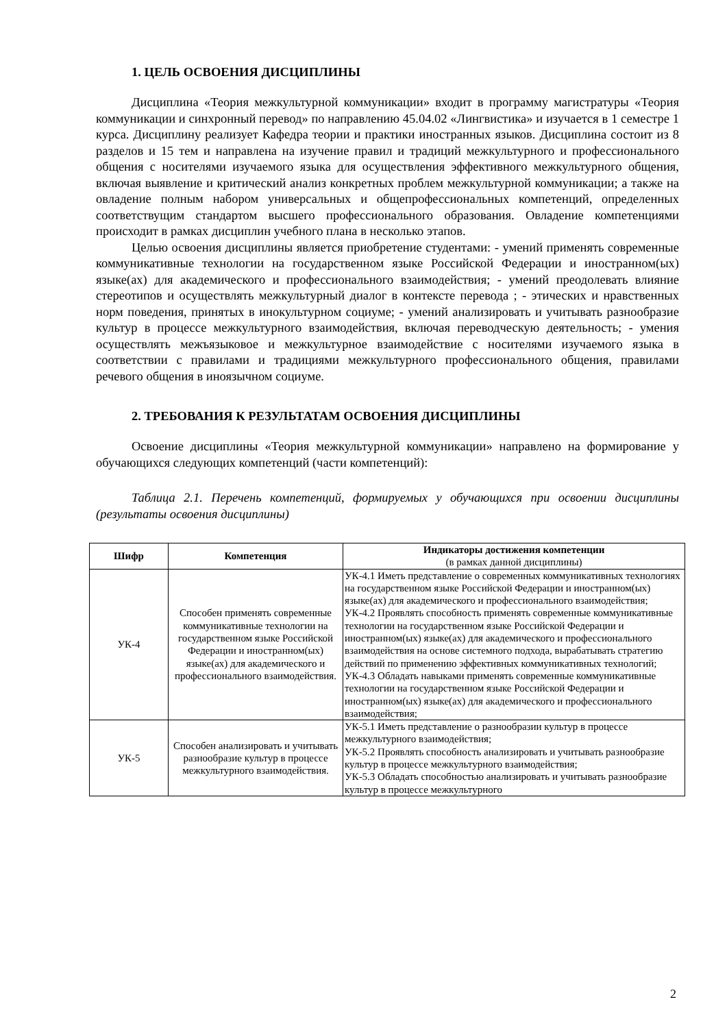1. ЦЕЛЬ ОСВОЕНИЯ ДИСЦИПЛИНЫ
Дисциплина «Теория межкультурной коммуникации» входит в программу магистратуры «Теория коммуникации и синхронный перевод» по направлению 45.04.02 «Лингвистика» и изучается в 1 семестре 1 курса. Дисциплину реализует Кафедра теории и практики иностранных языков. Дисциплина состоит из 8 разделов и 15 тем и направлена на изучение правил и традиций межкультурного и профессионального общения с носителями изучаемого языка для осуществления эффективного межкультурного общения, включая выявление и критический анализ конкретных проблем межкультурной коммуникации; а также на овладение полным набором универсальных и общепрофессиональных компетенций, определенных соответствущим стандартом высшего профессионального образования. Овладение компетенциями происходит в рамках дисциплин учебного плана в несколько этапов.
Целью освоения дисциплины является приобретение студентами: - умений применять современные коммуникативные технологии на государственном языке Российской Федерации и иностранном(ых) языке(ах) для академического и профессионального взаимодействия; - умений преодолевать влияние стереотипов и осуществлять межкультурный диалог в контексте перевода ; - этических и нравственных норм поведения, принятых в инокультурном социуме; - умений анализировать и учитывать разнообразие культур в процессе межкультурного взаимодействия, включая переводческую деятельность; - умения осуществлять межъязыковое и межкультурное взаимодействие с носителями изучаемого языка в соответствии с правилами и традициями межкультурного профессионального общения, правилами речевого общения в иноязычном социуме.
2. ТРЕБОВАНИЯ К РЕЗУЛЬТАТАМ ОСВОЕНИЯ ДИСЦИПЛИНЫ
Освоение дисциплины «Теория межкультурной коммуникации» направлено на формирование у обучающихся следующих компетенций (части компетенций):
Таблица 2.1. Перечень компетенций, формируемых у обучающихся при освоении дисциплины (результаты освоения дисциплины)
| Шифр | Компетенция | Индикаторы достижения компетенции (в рамках данной дисциплины) |
| --- | --- | --- |
| УК-4 | Способен применять современные коммуникативные технологии на государственном языке Российской Федерации и иностранном(ых) языке(ах) для академического и профессионального взаимодействия. | УК-4.1 Иметь представление о современных коммуникативных технологиях на государственном языке Российской Федерации и иностранном(ых) языке(ах) для академического и профессионального взаимодействия; УК-4.2 Проявлять способность применять современные коммуникативные технологии на государственном языке Российской Федерации и иностранном(ых) языке(ах) для академического и профессионального взаимодействия на основе системного подхода, вырабатывать стратегию действий по применению эффективных коммуникативных технологий; УК-4.3 Обладать навыками применять современные коммуникативные технологии на государственном языке Российской Федерации и иностранном(ых) языке(ах) для академического и профессионального взаимодействия; |
| УК-5 | Способен анализировать и учитывать разнообразие культур в процессе межкультурного взаимодействия. | УК-5.1 Иметь представление о разнообразии культур в процессе межкультурного взаимодействия; УК-5.2 Проявлять способность анализировать и учитывать разнообразие культур в процессе межкультурного взаимодействия; УК-5.3 Обладать способностью анализировать и учитывать разнообразие культур в процессе межкультурного |
2